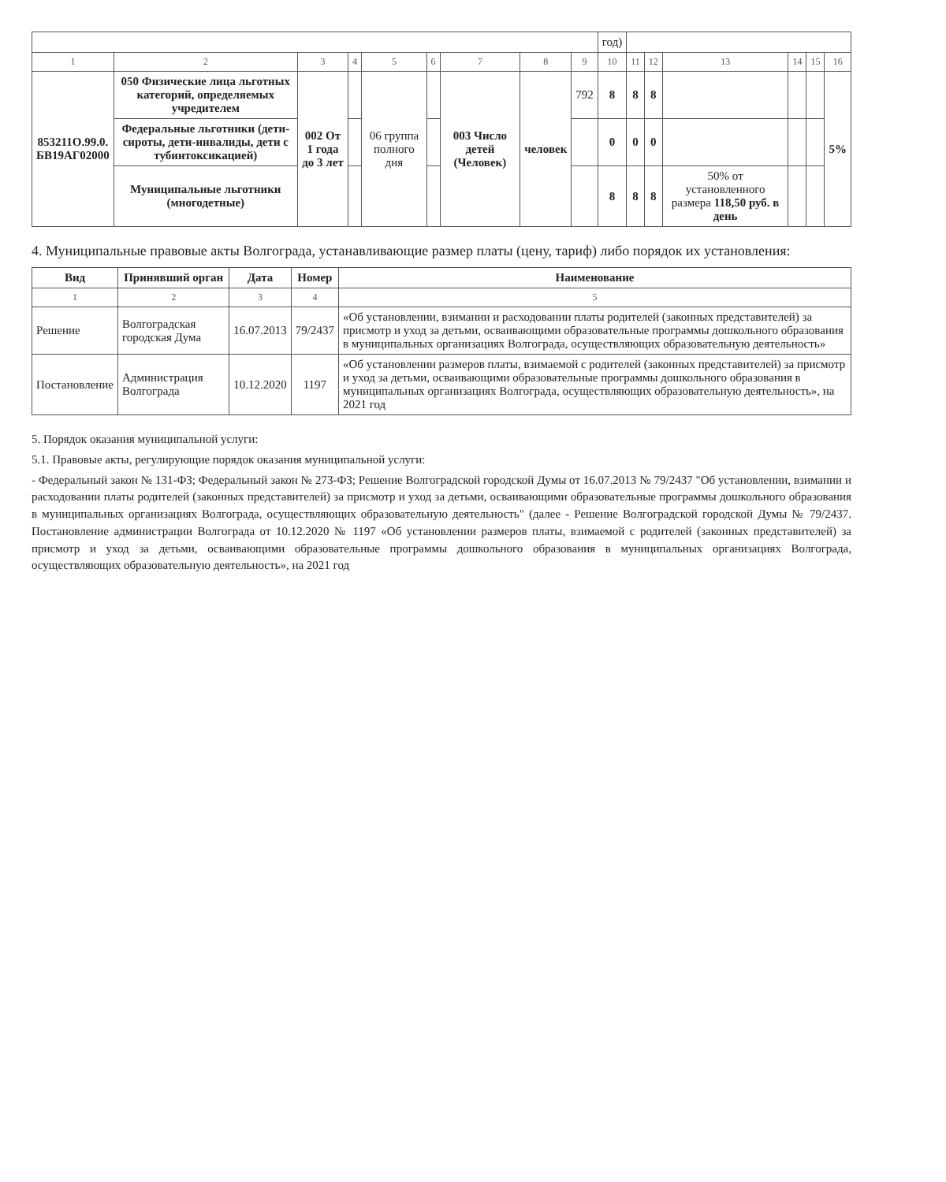| | | | | | | | | | год) | | | | | | |
| 1 | 2 | 3 | 4 | 5 | 6 | 7 | 8 | 9 | 10 | 11 | 12 | 13 | 14 | 15 | 16 |
| 853211О.99.0. БВ19АГ02000 | 050 Физические лица льготных категорий, определяемых учредителем | 002 От 1 года до 3 лет | | 06 группа полного дня | | 003 Число детей (Человек) | человек | 792 | 8 | 8 | 8 | | | | 5% |
| | Федеральные льготники (дети-сироты, дети-инвалиды, дети с тубинтоксикацией) | | | | | | | | 0 | 0 | 0 | | | | |
| | Муниципальные льготники (многодетные) | | | | | | | | 8 | 8 | 8 | 50% от установленного размера 118,50 руб. в день | | | |
4. Муниципальные правовые акты Волгограда, устанавливающие размер платы (цену, тариф) либо порядок их установления:
| Вид | Принявший орган | Дата | Номер | Наименование |
| --- | --- | --- | --- | --- |
| 1 | 2 | 3 | 4 | 5 |
| Решение | Волгоградская городская Дума | 16.07.2013 | 79/2437 | «Об установлении, взимании и расходовании платы родителей (законных представителей) за присмотр и уход за детьми, осваивающими образовательные программы дошкольного образования в муниципальных организациях Волгограда, осуществляющих образовательную деятельность» |
| Постановление | Администрация Волгограда | 10.12.2020 | 1197 | «Об установлении размеров платы, взимаемой с родителей (законных представителей) за присмотр и уход за детьми, осваивающими образовательные программы дошкольного образования в муниципальных организациях Волгограда, осуществляющих образовательную деятельность», на 2021 год |
5. Порядок оказания муниципальной услуги:
5.1. Правовые акты, регулирующие порядок оказания муниципальной услуги:
- Федеральный закон № 131-ФЗ; Федеральный закон № 273-ФЗ; Решение Волгоградской городской Думы от 16.07.2013 № 79/2437 "Об установлении, взимании и расходовании платы родителей (законных представителей) за присмотр и уход за детьми, осваивающими образовательные программы дошкольного образования в муниципальных организациях Волгограда, осуществляющих образовательную деятельность" (далее - Решение Волгоградской городской Думы № 79/2437. Постановление администрации Волгограда от 10.12.2020 № 1197 «Об установлении размеров платы, взимаемой с родителей (законных представителей) за присмотр и уход за детьми, осваивающими образовательные программы дошкольного образования в муниципальных организациях Волгограда, осуществляющих образовательную деятельность», на 2021 год